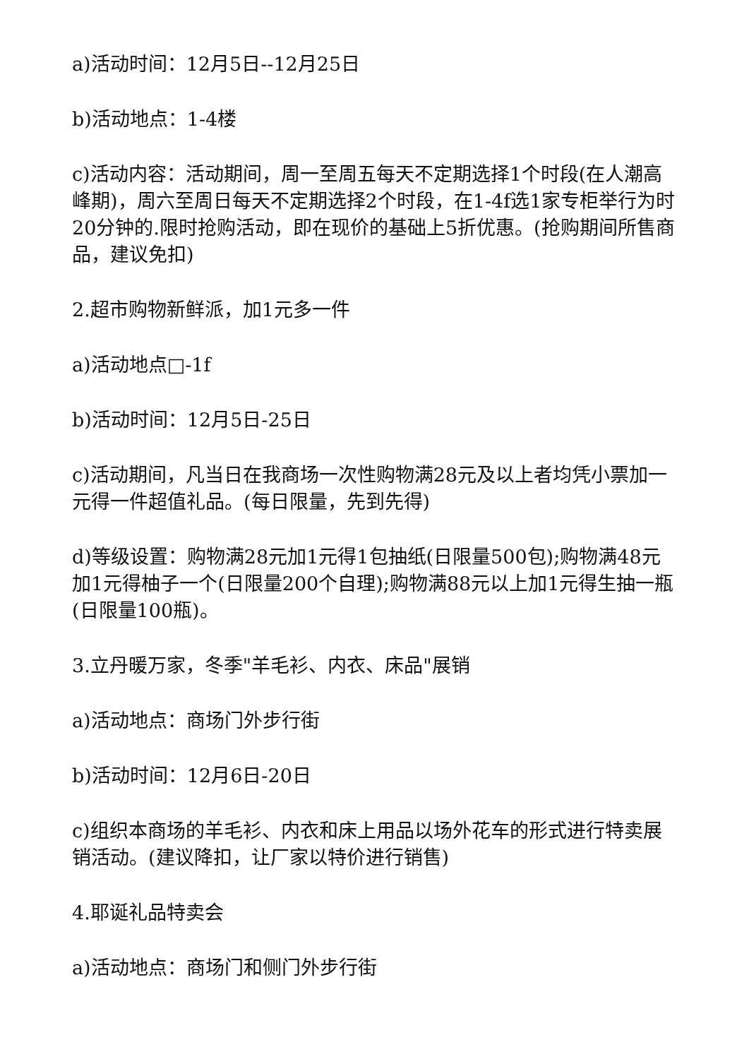a)活动时间：12月5日--12月25日
b)活动地点：1-4楼
c)活动内容：活动期间，周一至周五每天不定期选择1个时段(在人潮高峰期)，周六至周日每天不定期选择2个时段，在1-4f选1家专柜举行为时20分钟的.限时抢购活动，即在现价的基础上5折优惠。(抢购期间所售商品，建议免扣)
2.超市购物新鲜派，加1元多一件
a)活动地点□-1f
b)活动时间：12月5日-25日
c)活动期间，凡当日在我商场一次性购物满28元及以上者均凭小票加一元得一件超值礼品。(每日限量，先到先得)
d)等级设置：购物满28元加1元得1包抽纸(日限量500包);购物满48元加1元得柚子一个(日限量200个自理);购物满88元以上加1元得生抽一瓶(日限量100瓶)。
3.立丹暖万家，冬季"羊毛衫、内衣、床品"展销
a)活动地点：商场门外步行街
b)活动时间：12月6日-20日
c)组织本商场的羊毛衫、内衣和床上用品以场外花车的形式进行特卖展销活动。(建议降扣，让厂家以特价进行销售)
4.耶诞礼品特卖会
a)活动地点：商场门和侧门外步行街